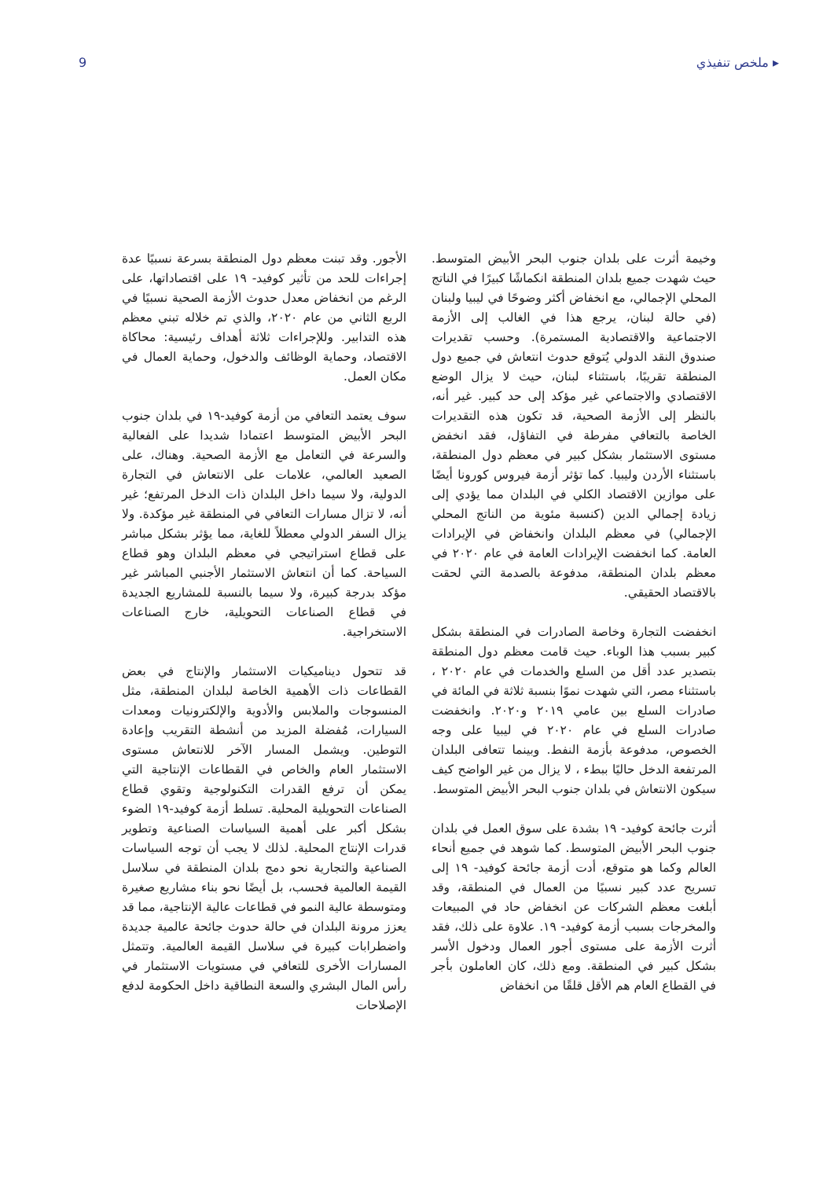9 ملخص تنفيذي ▸
وخيمة أثرت على بلدان جنوب البحر الأبيض المتوسط. حيث شهدت جميع بلدان المنطقة انكماشًا كبيرًا في الناتج المحلي الإجمالي، مع انخفاض أكثر وضوحًا في ليبيا ولبنان (في حالة لبنان، يرجع هذا في الغالب إلى الأزمة الاجتماعية والاقتصادية المستمرة). وحسب تقديرات صندوق النقد الدولي يُتوقع حدوث انتعاش في جميع دول المنطقة تقريبًا، باستثناء لبنان، حيث لا يزال الوضع الاقتصادي والاجتماعي غير مؤكد إلى حد كبير. غير أنه، بالنظر إلى الأزمة الصحية، قد تكون هذه التقديرات الخاصة بالتعافي مفرطة في التفاؤل، فقد انخفض مستوى الاستثمار بشكل كبير في معظم دول المنطقة، باستثناء الأردن وليبيا. كما تؤثر أزمة فيروس كورونا أيضًا على موازين الاقتصاد الكلي في البلدان مما يؤدي إلى زيادة إجمالي الدين (كنسبة مئوية من الناتج المحلي الإجمالي) في معظم البلدان وانخفاض في الإيرادات العامة. كما انخفضت الإيرادات العامة في عام ٢٠٢٠ في معظم بلدان المنطقة، مدفوعة بالصدمة التي لحقت بالاقتصاد الحقيقي.
انخفضت التجارة وخاصة الصادرات في المنطقة بشكل كبير بسبب هذا الوباء. حيث قامت معظم دول المنطقة بتصدير عدد أقل من السلع والخدمات في عام ٢٠٢٠ ، باستثناء مصر، التي شهدت نموًا بنسبة ثلاثة في المائة في صادرات السلع بين عامي ٢٠١٩ و٢٠٢٠. وانخفضت صادرات السلع في عام ٢٠٢٠ في ليبيا على وجه الخصوص، مدفوعة بأزمة النفط. وبينما تتعافى البلدان المرتفعة الدخل حاليًا ببطء ، لا يزال من غير الواضح كيف سيكون الانتعاش في بلدان جنوب البحر الأبيض المتوسط.
أثرت جائحة كوفيد- ١٩ بشدة على سوق العمل في بلدان جنوب البحر الأبيض المتوسط. كما شوهد في جميع أنحاء العالم وكما هو متوقع، أدت أزمة جائحة كوفيد- ١٩ إلى تسريح عدد كبير نسبيًا من العمال في المنطقة، وقد أبلغت معظم الشركات عن انخفاض حاد في المبيعات والمخرجات بسبب أزمة كوفيد- ١٩. علاوة على ذلك، فقد أثرت الأزمة على مستوى أجور العمال ودخول الأسر بشكل كبير في المنطقة. ومع ذلك، كان العاملون بأجر في القطاع العام هم الأقل قلقًا من انخفاض
الأجور. وقد تبنت معظم دول المنطقة بسرعة نسبيًا عدة إجراءات للحد من تأثير كوفيد- ١٩ على اقتصاداتها، على الرغم من انخفاض معدل حدوث الأزمة الصحية نسبيًا في الربع الثاني من عام ٢٠٢٠، والذي تم خلاله تبني معظم هذه التدابير. وللإجراءات ثلاثة أهداف رئيسية: محاكاة الاقتصاد، وحماية الوظائف والدخول، وحماية العمال في مكان العمل.
سوف يعتمد التعافي من أزمة كوفيد-١٩ في بلدان جنوب البحر الأبيض المتوسط اعتمادا شديدا على الفعالية والسرعة في التعامل مع الأزمة الصحية. وهناك، على الصعيد العالمي، علامات على الانتعاش في التجارة الدولية، ولا سيما داخل البلدان ذات الدخل المرتفع؛ غير أنه، لا تزال مسارات التعافي في المنطقة غير مؤكدة. ولا يزال السفر الدولي معطلاً للغاية، مما يؤثر بشكل مباشر على قطاع استراتيجي في معظم البلدان وهو قطاع السياحة. كما أن انتعاش الاستثمار الأجنبي المباشر غير مؤكد بدرجة كبيرة، ولا سيما بالنسبة للمشاريع الجديدة في قطاع الصناعات التحويلية، خارج الصناعات الاستخراجية.
قد تتحول ديناميكيات الاستثمار والإنتاج في بعض القطاعات ذات الأهمية الخاصة لبلدان المنطقة، مثل المنسوجات والملابس والأدوية والإلكترونيات ومعدات السيارات، مُفضلة المزيد من أنشطة التقريب وإعادة التوطين. ويشمل المسار الآخر للانتعاش مستوى الاستثمار العام والخاص في القطاعات الإنتاجية التي يمكن أن ترفع القدرات التكنولوجية وتقوي قطاع الصناعات التحويلية المحلية. تسلط أزمة كوفيد-١٩ الضوء بشكل أكبر على أهمية السياسات الصناعية وتطوير قدرات الإنتاج المحلية. لذلك لا يجب أن توجه السياسات الصناعية والتجارية نحو دمج بلدان المنطقة في سلاسل القيمة العالمية فحسب، بل أيضًا نحو بناء مشاريع صغيرة ومتوسطة عالية النمو في قطاعات عالية الإنتاجية، مما قد يعزز مرونة البلدان في حالة حدوث جائحة عالمية جديدة واضطرابات كبيرة في سلاسل القيمة العالمية. وتتمثل المسارات الأخرى للتعافي في مستويات الاستثمار في رأس المال البشري والسعة النطاقية داخل الحكومة لدفع الإصلاحات